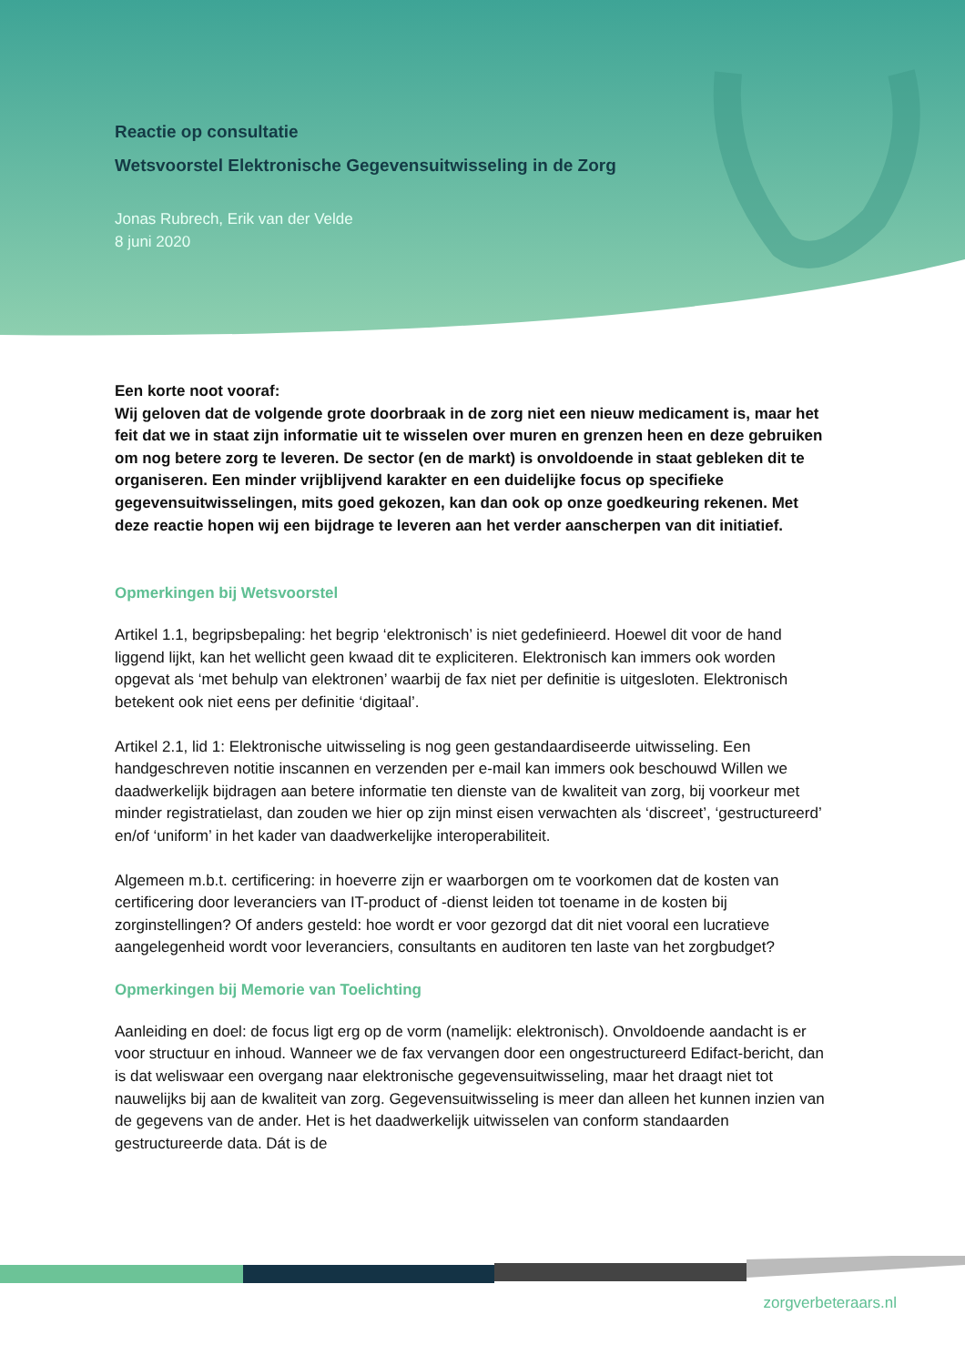Reactie op consultatie
Wetsvoorstel Elektronische Gegevensuitwisseling in de Zorg
Jonas Rubrech, Erik van der Velde
8 juni 2020
Een korte noot vooraf:
Wij geloven dat de volgende grote doorbraak in de zorg niet een nieuw medicament is, maar het feit dat we in staat zijn informatie uit te wisselen over muren en grenzen heen en deze gebruiken om nog betere zorg te leveren. De sector (en de markt) is onvoldoende in staat gebleken dit te organiseren. Een minder vrijblijvend karakter en een duidelijke focus op specifieke gegevensuitwisselingen, mits goed gekozen, kan dan ook op onze goedkeuring rekenen. Met deze reactie hopen wij een bijdrage te leveren aan het verder aanscherpen van dit initiatief.
Opmerkingen bij Wetsvoorstel
Artikel 1.1, begripsbepaling: het begrip ‘elektronisch’ is niet gedefinieerd. Hoewel dit voor de hand liggend lijkt, kan het wellicht geen kwaad dit te expliciteren. Elektronisch kan immers ook worden opgevat als ‘met behulp van elektronen’ waarbij de fax niet per definitie is uitgesloten. Elektronisch betekent ook niet eens per definitie ‘digitaal’.
Artikel 2.1, lid 1: Elektronische uitwisseling is nog geen gestandaardiseerde uitwisseling. Een handgeschreven notitie inscannen en verzenden per e-mail kan immers ook beschouwd Willen we daadwerkelijk bijdragen aan betere informatie ten dienste van de kwaliteit van zorg, bij voorkeur met minder registratielast, dan zouden we hier op zijn minst eisen verwachten als ‘discreet’, ‘gestructureerd’ en/of ‘uniform’ in het kader van daadwerkelijke interoperabiliteit.
Algemeen m.b.t. certificering: in hoeverre zijn er waarborgen om te voorkomen dat de kosten van certificering door leveranciers van IT-product of -dienst leiden tot toename in de kosten bij zorginstellingen? Of anders gesteld: hoe wordt er voor gezorgd dat dit niet vooral een lucratieve aangelegenheid wordt voor leveranciers, consultants en auditoren ten laste van het zorgbudget?
Opmerkingen bij Memorie van Toelichting
Aanleiding en doel: de focus ligt erg op de vorm (namelijk: elektronisch). Onvoldoende aandacht is er voor structuur en inhoud. Wanneer we de fax vervangen door een ongestructureerd Edifact-bericht, dan is dat weliswaar een overgang naar elektronische gegevensuitwisseling, maar het draagt niet tot nauwelijks bij aan de kwaliteit van zorg. Gegevensuitwisseling is meer dan alleen het kunnen inzien van de gegevens van de ander. Het is het daadwerkelijk uitwisselen van conform standaarden gestructureerde data. Dát is de
zorgverbeteraars.nl